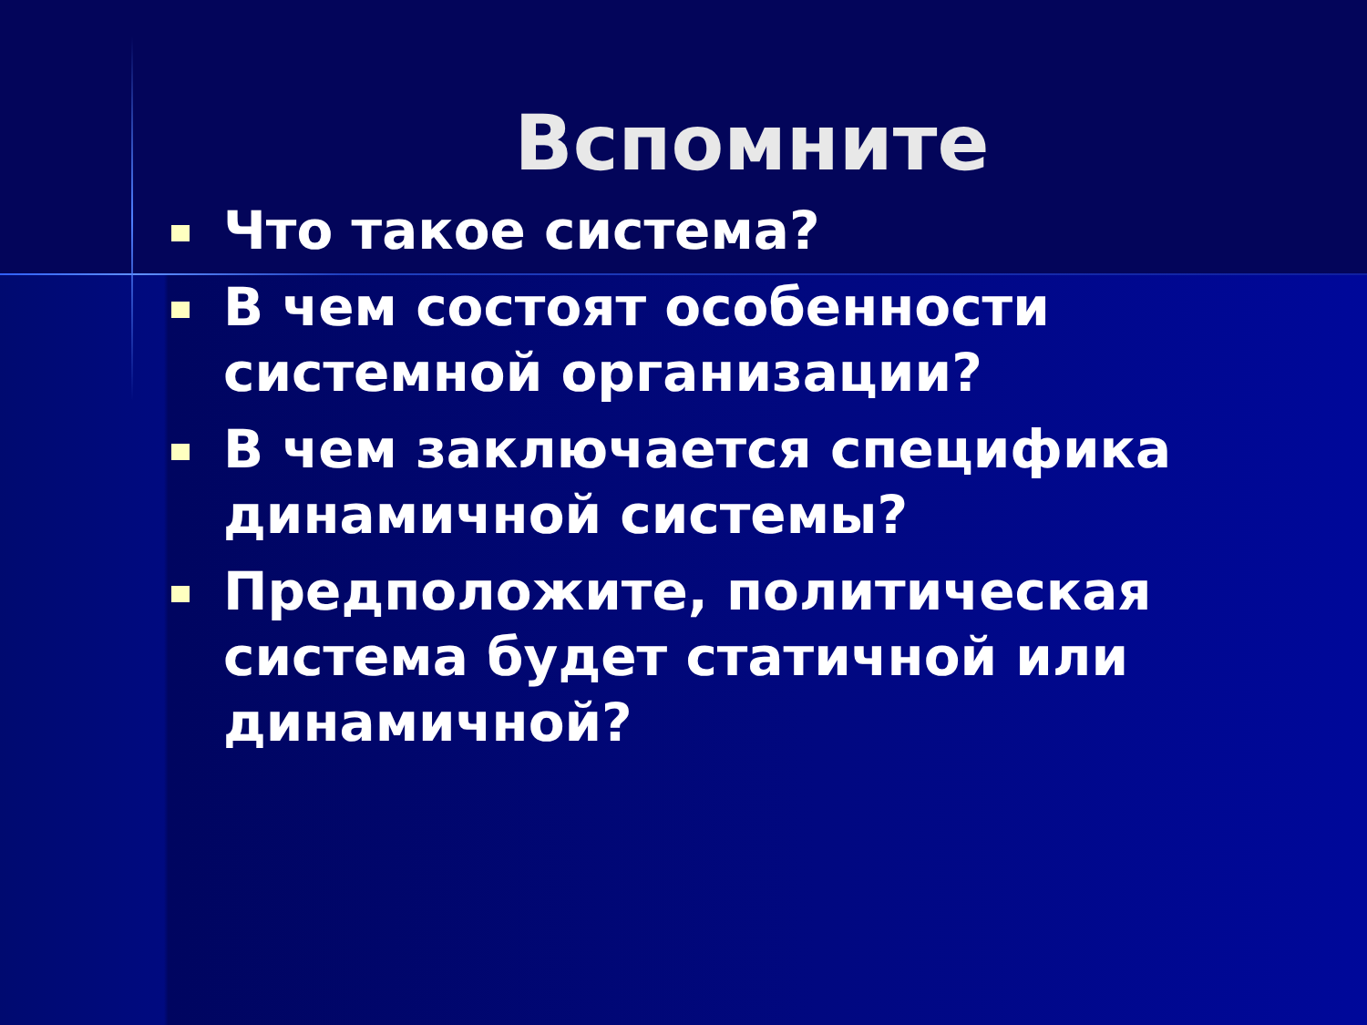Вспомните
Что такое система?
В чем состоят особенности системной организации?
В чем заключается специфика динамичной системы?
Предположите, политическая система будет статичной или динамичной?